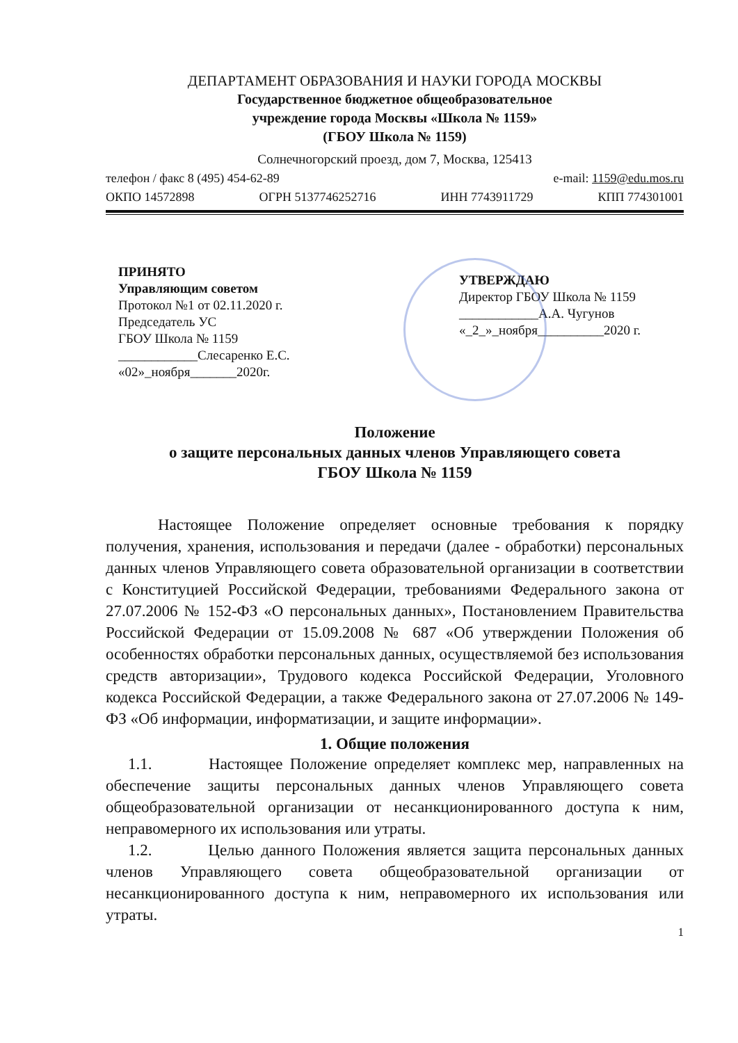ДЕПАРТАМЕНТ ОБРАЗОВАНИЯ И НАУКИ ГОРОДА МОСКВЫ
Государственное бюджетное общеобразовательное
учреждение города Москвы «Школа № 1159»
(ГБОУ Школа № 1159)
Солнечногорский проезд, дом 7, Москва, 125413
телефон / факс 8 (495) 454-62-89 e-mail: 1159@edu.mos.ru
ОКПО 14572898 ОГРН 5137746252716 ИНН 7743911729 КПП 774301001
ПРИНЯТО
Управляющим советом
Протокол №1 от 02.11.2020 г.
Председатель УС
ГБОУ Школа № 1159
____________Слесаренко Е.С.
«02»_ноября_______2020г.
УТВЕРЖДАЮ
Директор ГБОУ Школа № 1159
____________А.А. Чугунов
«_2_»_ноября__________2020 г.
Положение
о защите персональных данных членов Управляющего совета
ГБОУ Школа № 1159
Настоящее Положение определяет основные требования к порядку получения, хранения, использования и передачи (далее - обработки) персональных данных членов Управляющего совета образовательной организации в соответствии с Конституцией Российской Федерации, требованиями Федерального закона от 27.07.2006 № 152-ФЗ «О персональных данных», Постановлением Правительства Российской Федерации от 15.09.2008 № 687 «Об утверждении Положения об особенностях обработки персональных данных, осуществляемой без использования средств авторизации», Трудового кодекса Российской Федерации, Уголовного кодекса Российской Федерации, а также Федерального закона от 27.07.2006 № 149-ФЗ «Об информации, информатизации, и защите информации».
1. Общие положения
1.1. Настоящее Положение определяет комплекс мер, направленных на обеспечение защиты персональных данных членов Управляющего совета общеобразовательной организации от несанкционированного доступа к ним, неправомерного их использования или утраты.
1.2. Целью данного Положения является защита персональных данных членов Управляющего совета общеобразовательной организации от несанкционированного доступа к ним, неправомерного их использования или утраты.
1